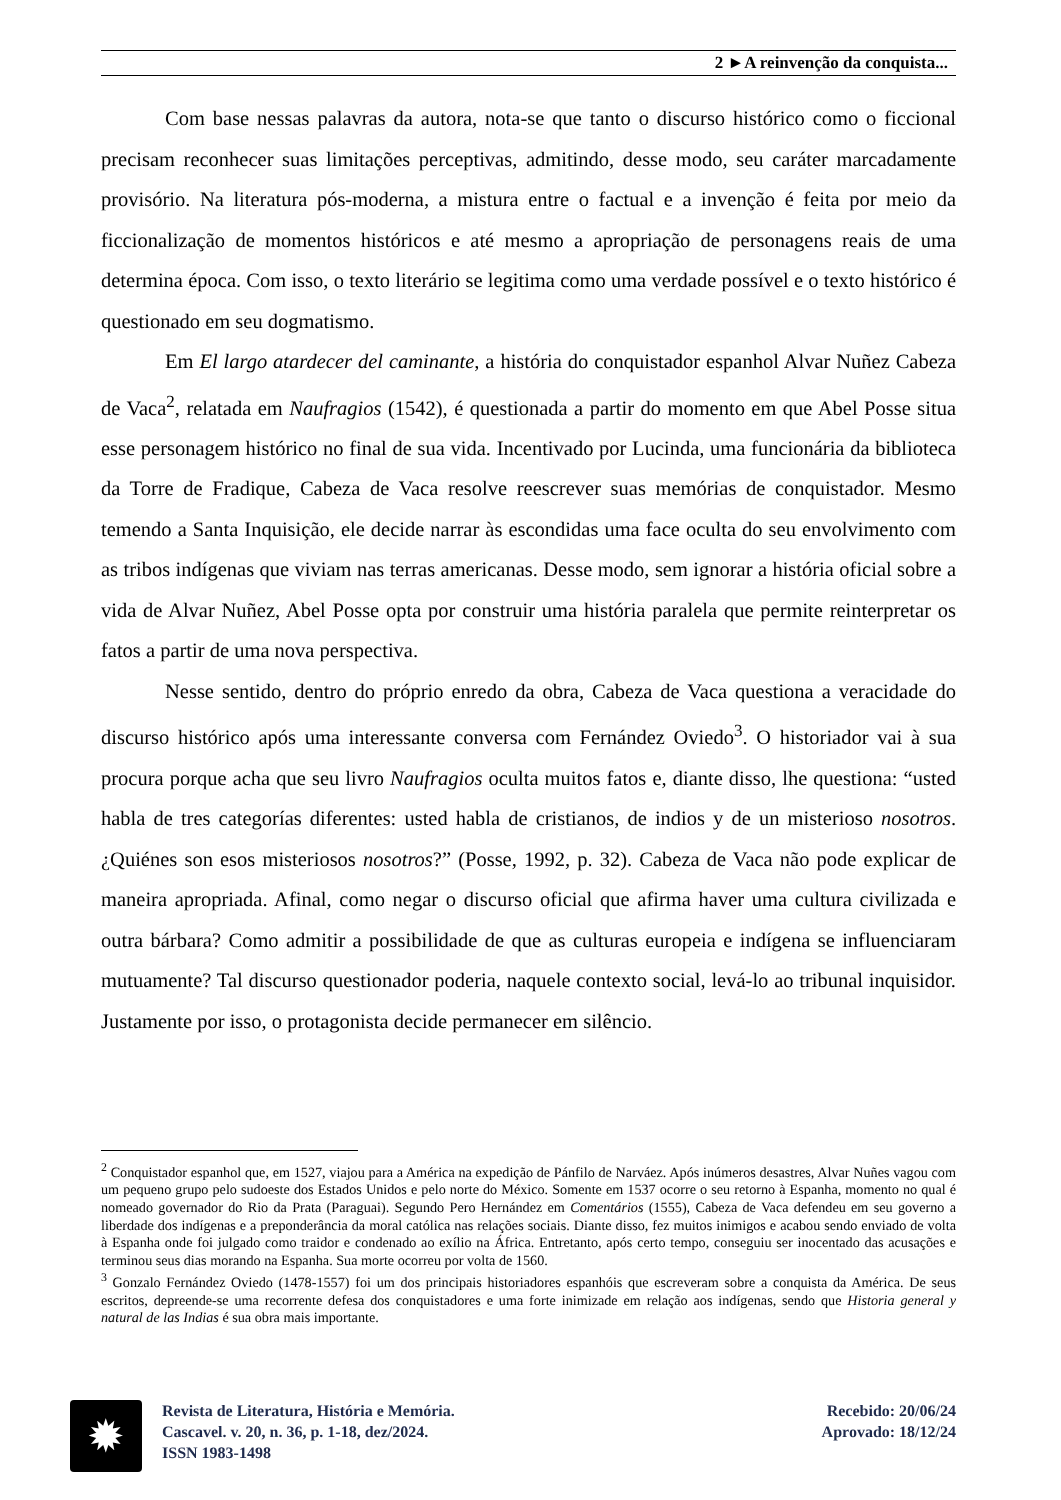2 ►A reinvenção da conquista...
Com base nessas palavras da autora, nota-se que tanto o discurso histórico como o ficcional precisam reconhecer suas limitações perceptivas, admitindo, desse modo, seu caráter marcadamente provisório. Na literatura pós-moderna, a mistura entre o factual e a invenção é feita por meio da ficcionalização de momentos históricos e até mesmo a apropriação de personagens reais de uma determina época. Com isso, o texto literário se legitima como uma verdade possível e o texto histórico é questionado em seu dogmatismo.
Em El largo atardecer del caminante, a história do conquistador espanhol Alvar Nuñez Cabeza de Vaca<sup>2</sup>, relatada em Naufragios (1542), é questionada a partir do momento em que Abel Posse situa esse personagem histórico no final de sua vida. Incentivado por Lucinda, uma funcionária da biblioteca da Torre de Fradique, Cabeza de Vaca resolve reescrever suas memórias de conquistador. Mesmo temendo a Santa Inquisição, ele decide narrar às escondidas uma face oculta do seu envolvimento com as tribos indígenas que viviam nas terras americanas. Desse modo, sem ignorar a história oficial sobre a vida de Alvar Nuñez, Abel Posse opta por construir uma história paralela que permite reinterpretar os fatos a partir de uma nova perspectiva.
Nesse sentido, dentro do próprio enredo da obra, Cabeza de Vaca questiona a veracidade do discurso histórico após uma interessante conversa com Fernández Oviedo<sup>3</sup>. O historiador vai à sua procura porque acha que seu livro Naufragios oculta muitos fatos e, diante disso, lhe questiona: “usted habla de tres categorías diferentes: usted habla de cristianos, de indios y de un misterioso nosotros. ¿Quiénes son esos misteriosos nosotros?” (Posse, 1992, p. 32). Cabeza de Vaca não pode explicar de maneira apropriada. Afinal, como negar o discurso oficial que afirma haver uma cultura civilizada e outra bárbara? Como admitir a possibilidade de que as culturas europeia e indígena se influenciaram mutuamente? Tal discurso questionador poderia, naquele contexto social, levá-lo ao tribunal inquisidor. Justamente por isso, o protagonista decide permanecer em silêncio.
<sup>2</sup> Conquistador espanhol que, em 1527, viajou para a América na expedição de Pánfilo de Narváez. Após inúmeros desastres, Alvar Nuñes vagou com um pequeno grupo pelo sudoeste dos Estados Unidos e pelo norte do México. Somente em 1537 ocorre o seu retorno à Espanha, momento no qual é nomeado governador do Rio da Prata (Paraguai). Segundo Pero Hernández em Comentários (1555), Cabeza de Vaca defendeu em seu governo a liberdade dos indígenas e a preponderância da moral católica nas relações sociais. Diante disso, fez muitos inimigos e acabou sendo enviado de volta à Espanha onde foi julgado como traidor e condenado ao exílio na África. Entretanto, após certo tempo, conseguiu ser inocentado das acusações e terminou seus dias morando na Espanha. Sua morte ocorreu por volta de 1560.
<sup>3</sup> Gonzalo Fernández Oviedo (1478-1557) foi um dos principais historiadores espanhóis que escreveram sobre a conquista da América. De seus escritos, depreende-se uma recorrente defesa dos conquistadores e uma forte inimizade em relação aos indígenas, sendo que Historia general y natural de las Indias é sua obra mais importante.
✹
Revista de Literatura, História e Memória.
Cascavel. v. 20, n. 36, p. 1-18, dez/2024.
ISSN 1983-1498
Recebido: 20/06/24
Aprovado: 18/12/24